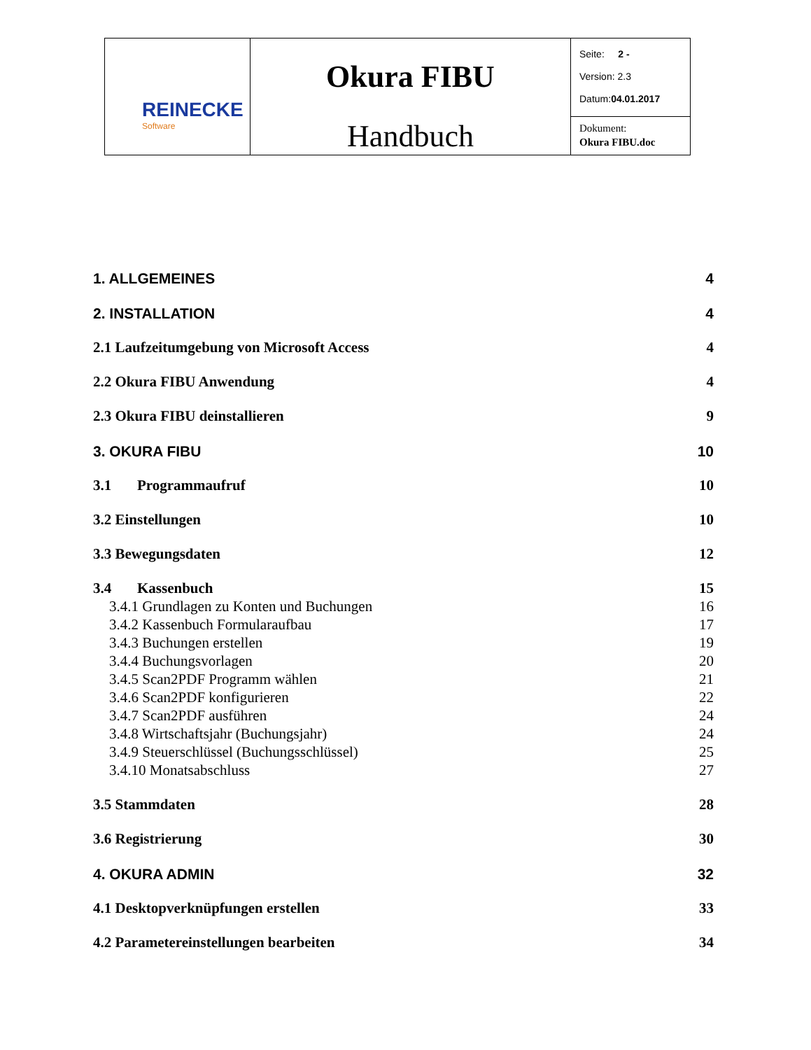| REINECKE Software | Okura FIBU Handbuch | Seite: 2 - Version: 2.3 Datum: 04.01.2017 |
| | | Dokument: Okura FIBU.doc |
1. ALLGEMEINES 4
2. INSTALLATION 4
2.1 Laufzeitumgebung von Microsoft Access 4
2.2 Okura FIBU Anwendung 4
2.3 Okura FIBU deinstallieren 9
3. OKURA FIBU 10
3.1 Programmaufruf 10
3.2 Einstellungen 10
3.3 Bewegungsdaten 12
3.4 Kassenbuch 15
3.4.1 Grundlagen zu Konten und Buchungen 16
3.4.2 Kassenbuch Formularaufbau 17
3.4.3 Buchungen erstellen 19
3.4.4 Buchungsvorlagen 20
3.4.5 Scan2PDF Programm wählen 21
3.4.6 Scan2PDF konfigurieren 22
3.4.7 Scan2PDF ausführen 24
3.4.8 Wirtschaftsjahr (Buchungsjahr) 24
3.4.9 Steuerschlüssel (Buchungsschlüssel) 25
3.4.10 Monatsabschluss 27
3.5 Stammdaten 28
3.6 Registrierung 30
4. OKURA ADMIN 32
4.1 Desktopverknüpfungen erstellen 33
4.2 Parametereinstellungen bearbeiten 34